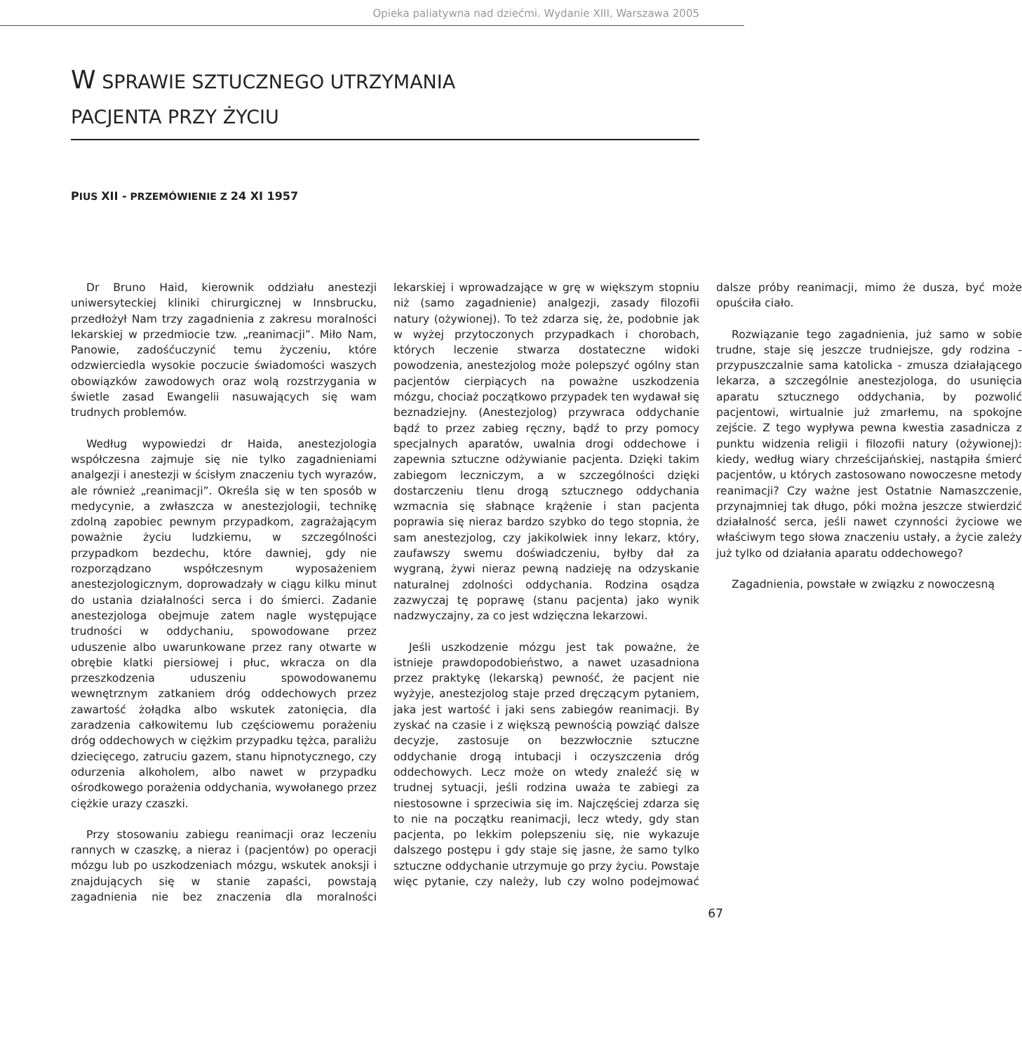Opieka paliatywna nad dziećmi. Wydanie XIII, Warszawa 2005
W SPRAWIE SZTUCZNEGO UTRZYMANIA
PACJENTA PRZY ŻYCIU
PIUS XII - PRZEMÓWIENIE Z 24 XI 1957
Dr Bruno Haid, kierownik oddziału anestezji uniwersyteckiej kliniki chirurgicznej w Innsbrucku, przedłożył Nam trzy zagadnienia z zakresu moralności lekarskiej w przedmiocie tzw. „reanimacji”. Miło Nam, Panowie, zadośćuczynić temu życzeniu, które odzwierciedla wysokie poczucie świadomości waszych obowiązków zawodowych oraz wolą rozstrzygania w świetle zasad Ewangelii nasuwających się wam trudnych problemów.
Według wypowiedzi dr Haida, anestezjologia współczesna zajmuje się nie tylko zagadnieniami analgezji i anestezji w ścisłym znaczeniu tych wyrazów, ale również „reanimacji”. Określa się w ten sposób w medycynie, a zwłaszcza w anestezjologii, technikę zdolną zapobiec pewnym przypadkom, zagrażającym poważnie życiu ludzkiemu, w szczególności przypadkom bezdechu, które dawniej, gdy nie rozporządzano współczesnym wyposażeniem anestezjologicznym, doprowadzały w ciągu kilku minut do ustania działalności serca i do śmierci. Zadanie anestezjologa obejmuje zatem nagle występujące trudności w oddychaniu, spowodowane przez uduszenie albo uwarunkowane przez rany otwarte w obrębie klatki piersiowej i płuc, wkracza on dla przeszkodzenia uduszeniu spowodowanemu wewnętrznym zatkaniem dróg oddechowych przez zawartość żołądka albo wskutek zatonięcia, dla zaradzenia całkowitemu lub częściowemu porażeniu dróg oddechowych w ciężkim przypadku tężca, paraliżu dziecięcego, zatruciu gazem, stanu hipnotycznego, czy odurzenia alkoholem, albo nawet w przypadku ośrodkowego porażenia oddychania, wywołanego przez ciężkie urazy czaszki.
Przy stosowaniu zabiegu reanimacji oraz leczeniu rannych w czaszkę, a nieraz i (pacjentów) po operacji mózgu lub po uszkodzeniach mózgu, wskutek anoksji i znajdujących się w stanie zapaści, powstają zagadnienia nie bez znaczenia dla moralności lekarskiej i wprowadzające w grę w większym stopniu niż (samo zagadnienie) analgezji, zasady filozofii natury (ożywionej). To też zdarza się, że, podobnie jak w wyżej przytoczonych przypadkach i chorobach, których leczenie stwarza dostateczne widoki powodzenia, anestezjolog może polepszyć ogólny stan pacjentów cierpiących na poważne uszkodzenia mózgu, chociaż początkowo przypadek ten wydawał się beznadziejny. (Anestezjolog) przywraca oddychanie bądź to przez zabieg ręczny, bądź to przy pomocy specjalnych aparatów, uwalnia drogi oddechowe i zapewnia sztuczne odżywianie pacjenta. Dzięki takim zabiegom leczniczym, a w szczególności dzięki dostarczeniu tlenu drogą sztucznego oddychania wzmacnia się słabnące krążenie i stan pacjenta poprawia się nieraz bardzo szybko do tego stopnia, że sam anestezjolog, czy jakikolwiek inny lekarz, który, zaufawszy swemu doświadczeniu, byłby dał za wygraną, żywi nieraz pewną nadzieję na odzyskanie naturalnej zdolności oddychania. Rodzina osądza zazwyczaj tę poprawę (stanu pacjenta) jako wynik nadzwyczajny, za co jest wdzięczna lekarzowi.
Jeśli uszkodzenie mózgu jest tak poważne, że istnieje prawdopodobieństwo, a nawet uzasadniona przez praktykę (lekarską) pewność, że pacjent nie wyżyje, anestezjolog staje przed dręczącym pytaniem, jaka jest wartość i jaki sens zabiegów reanimacji. By zyskać na czasie i z większą pewnością powziąć dalsze decyzje, zastosuje on bezzwłocznie sztuczne oddychanie drogą intubacji i oczyszczenia dróg oddechowych. Lecz może on wtedy znaleźć się w trudnej sytuacji, jeśli rodzina uważa te zabiegi za niestosowne i sprzeciwia się im. Najczęściej zdarza się to nie na początku reanimacji, lecz wtedy, gdy stan pacjenta, po lekkim polepszeniu się, nie wykazuje dalszego postępu i gdy staje się jasne, że samo tylko sztuczne oddychanie utrzymuje go przy życiu. Powstaje więc pytanie, czy należy, lub czy wolno podejmować dalsze próby reanimacji, mimo że dusza, być może opuściła ciało.
Rozwiązanie tego zagadnienia, już samo w sobie trudne, staje się jeszcze trudniejsze, gdy rodzina - przypuszczalnie sama katolicka - zmusza działającego lekarza, a szczególnie anestezjologa, do usunięcia aparatu sztucznego oddychania, by pozwolić pacjentowi, wirtualnie już zmarłemu, na spokojne zejście. Z tego wypływa pewna kwestia zasadnicza z punktu widzenia religii i filozofii natury (ożywionej): kiedy, według wiary chrześcijańskiej, nastąpiła śmierć pacjentów, u których zastosowano nowoczesne metody reanimacji? Czy ważne jest Ostatnie Namaszczenie, przynajmniej tak długo, póki można jeszcze stwierdzić działalność serca, jeśli nawet czynności życiowe we właściwym tego słowa znaczeniu ustały, a życie zależy już tylko od działania aparatu oddechowego?
Zagadnienia, powstałe w związku z nowoczesną
67